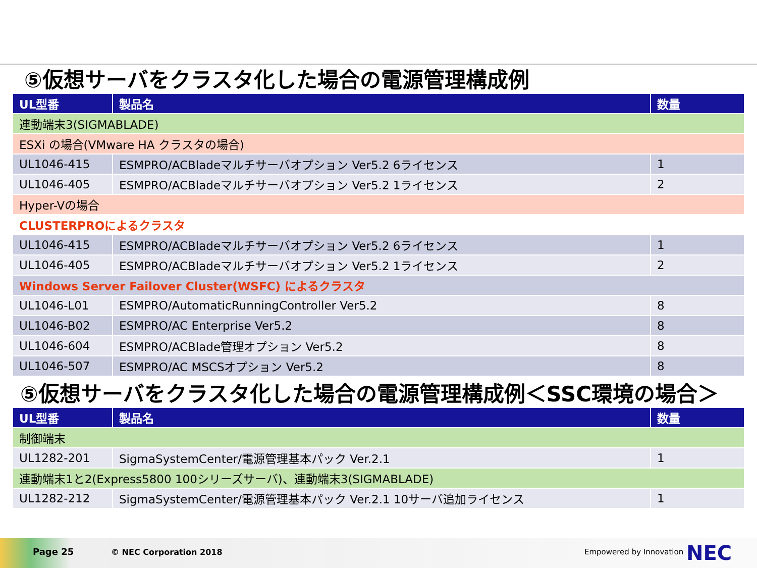⑤仮想サーバをクラスタ化した場合の電源管理構成例
| UL型番 | 製品名 | 数量 |
| --- | --- | --- |
| 連動端末3(SIGMABLADE) | | |
| ESXi の場合(VMware HA クラスタの場合) | | |
| UL1046-415 | ESMPRO/ACBladeマルチサーバオプション Ver5.2 6ライセンス | 1 |
| UL1046-405 | ESMPRO/ACBladeマルチサーバオプション Ver5.2 1ライセンス | 2 |
| Hyper-Vの場合 | | |
| CLUSTERPROによるクラスタ | | |
| UL1046-415 | ESMPRO/ACBladeマルチサーバオプション Ver5.2 6ライセンス | 1 |
| UL1046-405 | ESMPRO/ACBladeマルチサーバオプション Ver5.2 1ライセンス | 2 |
| Windows Server Failover Cluster(WSFC) によるクラスタ | | |
| UL1046-L01 | ESMPRO/AutomaticRunningController Ver5.2 | 8 |
| UL1046-B02 | ESMPRO/AC Enterprise Ver5.2 | 8 |
| UL1046-604 | ESMPRO/ACBlade管理オプション Ver5.2 | 8 |
| UL1046-507 | ESMPRO/AC MSCSオプション Ver5.2 | 8 |
⑤仮想サーバをクラスタ化した場合の電源管理構成例＜SSC環境の場合＞
| UL型番 | 製品名 | 数量 |
| --- | --- | --- |
| 制御端末 | | |
| UL1282-201 | SigmaSystemCenter/電源管理基本パック Ver.2.1 | 1 |
| 連動端末1と2(Express5800 100シリーズサーバ)、連動端末3(SIGMABLADE) | | |
| UL1282-212 | SigmaSystemCenter/電源管理基本パック Ver.2.1 10サーバ追加ライセンス | 1 |
Page 25 © NEC Corporation 2018 Empowered by Innovation NEC